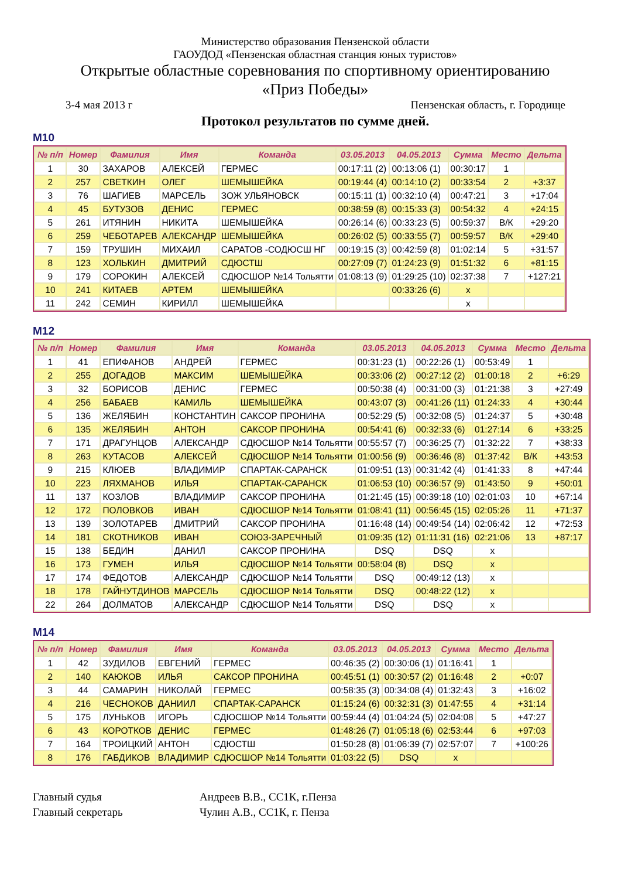Министерство образования Пензенской области
ГАОУДОД «Пензенская областная станция юных туристов»
Открытые областные соревнования по спортивному ориентированию
«Приз Победы»
3-4 мая 2013 г Пензенская область, г. Городище
Протокол результатов по сумме дней.
М10
| № п/п | Номер | Фамилия | Имя | Команда | 03.05.2013 | 04.05.2013 | Сумма | Место | Дельта |
| --- | --- | --- | --- | --- | --- | --- | --- | --- | --- |
| 1 | 30 | ЗАХАРОВ | АЛЕКСЕЙ | ГЕРМЕС | 00:17:11 (2) | 00:13:06 (1) | 00:30:17 | 1 | |
| 2 | 257 | СВЕТКИН | ОЛЕГ | ШЕМЫШЕЙКА | 00:19:44 (4) | 00:14:10 (2) | 00:33:54 | 2 | +3:37 |
| 3 | 76 | ШАГИЕВ | МАРСЕЛЬ | ЗОЖ УЛЬЯНОВСК | 00:15:11 (1) | 00:32:10 (4) | 00:47:21 | 3 | +17:04 |
| 4 | 45 | БУТУЗОВ | ДЕНИС | ГЕРМЕС | 00:38:59 (8) | 00:15:33 (3) | 00:54:32 | 4 | +24:15 |
| 5 | 261 | ИТЯНИН | НИКИТА | ШЕМЫШЕЙКА | 00:26:14 (6) | 00:33:23 (5) | 00:59:37 | В/К | +29:20 |
| 6 | 259 | ЧЕБОТАРЕВ | АЛЕКСАНДР | ШЕМЫШЕЙКА | 00:26:02 (5) | 00:33:55 (7) | 00:59:57 | В/К | +29:40 |
| 7 | 159 | ТРУШИН | МИХАИЛ | САРАТОВ -СОДЮСШ НГ | 00:19:15 (3) | 00:42:59 (8) | 01:02:14 | 5 | +31:57 |
| 8 | 123 | ХОЛЬКИН | ДМИТРИЙ | СДЮСТШ | 00:27:09 (7) | 01:24:23 (9) | 01:51:32 | 6 | +81:15 |
| 9 | 179 | СОРОКИН | АЛЕКСЕЙ | СДЮСШОР №14 Тольятти | 01:08:13 (9) | 01:29:25 (10) | 02:37:38 | 7 | +127:21 |
| 10 | 241 | КИТАЕВ | АРТЕМ | ШЕМЫШЕЙКА | | 00:33:26 (6) | x | | |
| 11 | 242 | СЕМИН | КИРИЛЛ | ШЕМЫШЕЙКА | | | x | | |
М12
| № п/п | Номер | Фамилия | Имя | Команда | 03.05.2013 | 04.05.2013 | Сумма | Место | Дельта |
| --- | --- | --- | --- | --- | --- | --- | --- | --- | --- |
| 1 | 41 | ЕПИФАНОВ | АНДРЕЙ | ГЕРМЕС | 00:31:23 (1) | 00:22:26 (1) | 00:53:49 | 1 | |
| 2 | 255 | ДОГАДОВ | МАКСИМ | ШЕМЫШЕЙКА | 00:33:06 (2) | 00:27:12 (2) | 01:00:18 | 2 | +6:29 |
| 3 | 32 | БОРИСОВ | ДЕНИС | ГЕРМЕС | 00:50:38 (4) | 00:31:00 (3) | 01:21:38 | 3 | +27:49 |
| 4 | 256 | БАБАЕВ | КАМИЛЬ | ШЕМЫШЕЙКА | 00:43:07 (3) | 00:41:26 (11) | 01:24:33 | 4 | +30:44 |
| 5 | 136 | ЖЕЛЯБИН | КОНСТАНТИН | САКСОР ПРОНИНА | 00:52:29 (5) | 00:32:08 (5) | 01:24:37 | 5 | +30:48 |
| 6 | 135 | ЖЕЛЯБИН | АНТОН | САКСОР ПРОНИНА | 00:54:41 (6) | 00:32:33 (6) | 01:27:14 | 6 | +33:25 |
| 7 | 171 | ДРАГУНЦОВ | АЛЕКСАНДР | СДЮСШОР №14 Тольятти | 00:55:57 (7) | 00:36:25 (7) | 01:32:22 | 7 | +38:33 |
| 8 | 263 | КУТАСОВ | АЛЕКСЕЙ | СДЮСШОР №14 Тольятти | 01:00:56 (9) | 00:36:46 (8) | 01:37:42 | В/К | +43:53 |
| 9 | 215 | КЛЮЕВ | ВЛАДИМИР | СПАРТАК-САРАНСК | 01:09:51 (13) | 00:31:42 (4) | 01:41:33 | 8 | +47:44 |
| 10 | 223 | ЛЯХМАНОВ | ИЛЬЯ | СПАРТАК-САРАНСК | 01:06:53 (10) | 00:36:57 (9) | 01:43:50 | 9 | +50:01 |
| 11 | 137 | КОЗЛОВ | ВЛАДИМИР | САКСОР ПРОНИНА | 01:21:45 (15) | 00:39:18 (10) | 02:01:03 | 10 | +67:14 |
| 12 | 172 | ПОЛОВКОВ | ИВАН | СДЮСШОР №14 Тольятти | 01:08:41 (11) | 00:56:45 (15) | 02:05:26 | 11 | +71:37 |
| 13 | 139 | ЗОЛОТАРЕВ | ДМИТРИЙ | САКСОР ПРОНИНА | 01:16:48 (14) | 00:49:54 (14) | 02:06:42 | 12 | +72:53 |
| 14 | 181 | СКОТНИКОВ | ИВАН | СОЮЗ-ЗАРЕЧНЫЙ | 01:09:35 (12) | 01:11:31 (16) | 02:21:06 | 13 | +87:17 |
| 15 | 138 | БЕДИН | ДАНИЛ | САКСОР ПРОНИНА | DSQ | DSQ | x | | |
| 16 | 173 | ГУМЕН | ИЛЬЯ | СДЮСШОР №14 Тольятти | 00:58:04 (8) | DSQ | x | | |
| 17 | 174 | ФЕДОТОВ | АЛЕКСАНДР | СДЮСШОР №14 Тольятти | DSQ | 00:49:12 (13) | x | | |
| 18 | 178 | ГАЙНУТДИНОВ | МАРСЕЛЬ | СДЮСШОР №14 Тольятти | DSQ | 00:48:22 (12) | x | | |
| 22 | 264 | ДОЛМАТОВ | АЛЕКСАНДР | СДЮСШОР №14 Тольятти | DSQ | DSQ | x | | |
М14
| № п/п | Номер | Фамилия | Имя | Команда | 03.05.2013 | 04.05.2013 | Сумма | Место | Дельта |
| --- | --- | --- | --- | --- | --- | --- | --- | --- | --- |
| 1 | 42 | ЗУДИЛОВ | ЕВГЕНИЙ | ГЕРМЕС | 00:46:35 (2) | 00:30:06 (1) | 01:16:41 | 1 | |
| 2 | 140 | КАЮКОВ | ИЛЬЯ | САКСОР ПРОНИНА | 00:45:51 (1) | 00:30:57 (2) | 01:16:48 | 2 | +0:07 |
| 3 | 44 | САМАРИН | НИКОЛАЙ | ГЕРМЕС | 00:58:35 (3) | 00:34:08 (4) | 01:32:43 | 3 | +16:02 |
| 4 | 216 | ЧЕСНОКОВ | ДАНИИЛ | СПАРТАК-САРАНСК | 01:15:24 (6) | 00:32:31 (3) | 01:47:55 | 4 | +31:14 |
| 5 | 175 | ЛУНЬКОВ | ИГОРЬ | СДЮСШОР №14 Тольятти | 00:59:44 (4) | 01:04:24 (5) | 02:04:08 | 5 | +47:27 |
| 6 | 43 | КОРОТКОВ | ДЕНИС | ГЕРМЕС | 01:48:26 (7) | 01:05:18 (6) | 02:53:44 | 6 | +97:03 |
| 7 | 164 | ТРОИЦКИЙ | АНТОН | СДЮСТШ | 01:50:28 (8) | 01:06:39 (7) | 02:57:07 | 7 | +100:26 |
| 8 | 176 | ГАБДИКОВ | ВЛАДИМИР | СДЮСШОР №14 Тольятти | 01:03:22 (5) | DSQ | x | | |
Главный судья Андреев В.В., СС1К, г.Пенза
Главный секретарь Чулин А.В., СС1К, г. Пенза